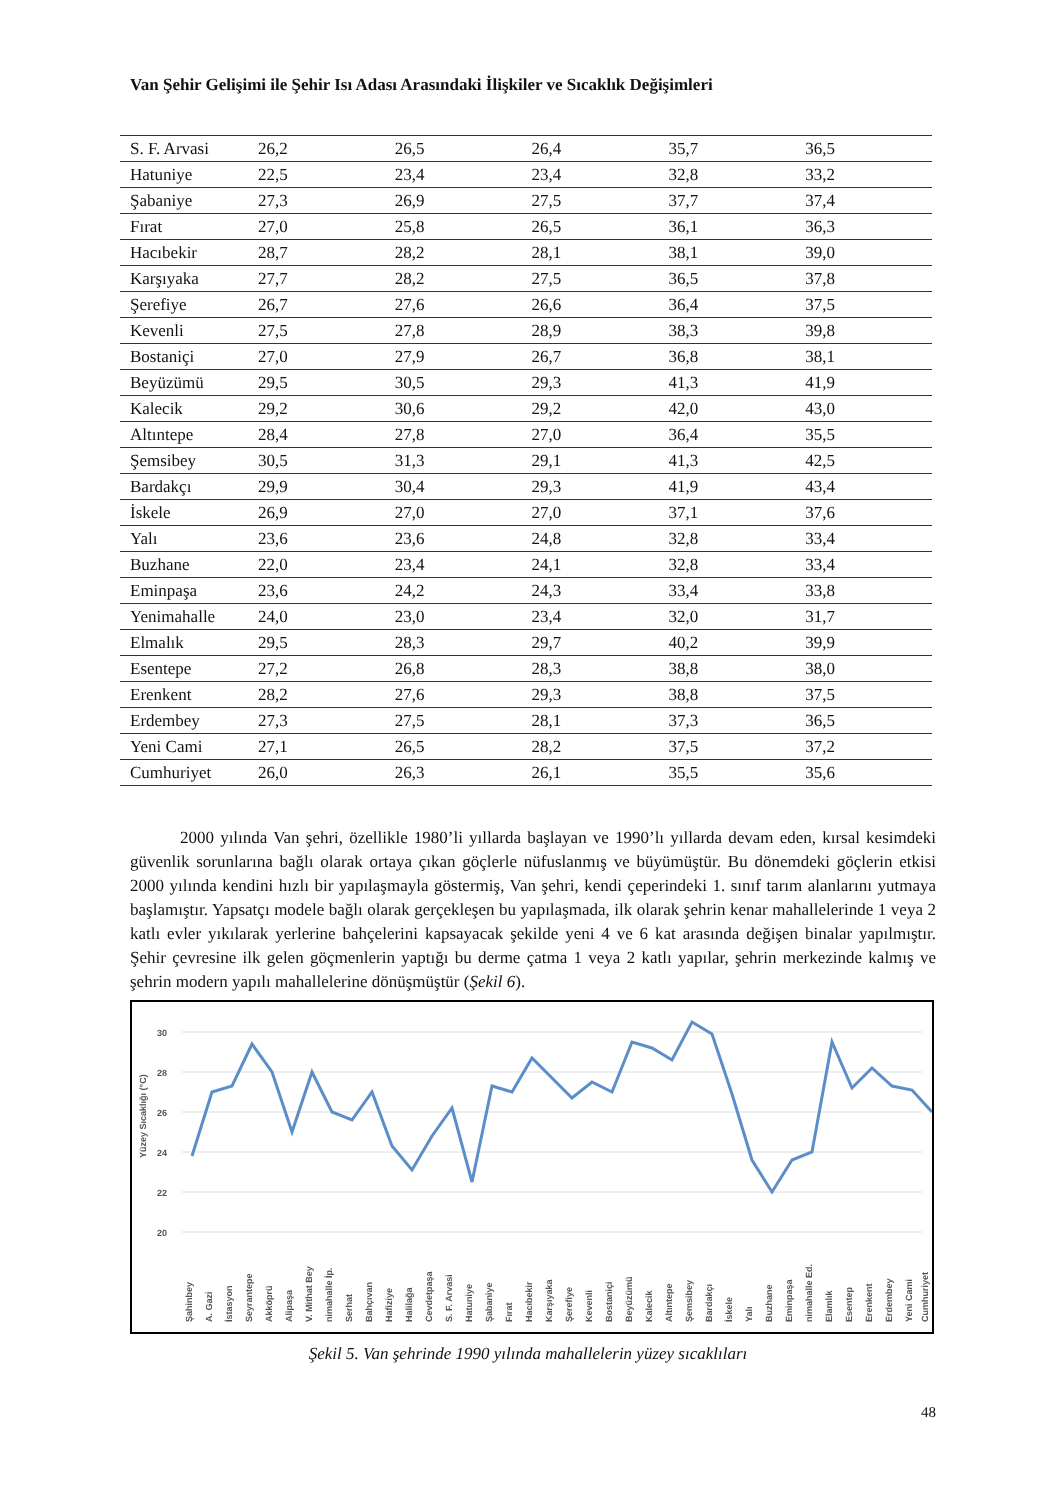Van Şehir Gelişimi ile Şehir Isı Adası Arasındaki İlişkiler ve Sıcaklık Değişimleri
| S. F. Arvasi | 26,2 | 26,5 | 26,4 | 35,7 | 36,5 |
| Hatuniye | 22,5 | 23,4 | 23,4 | 32,8 | 33,2 |
| Şabaniye | 27,3 | 26,9 | 27,5 | 37,7 | 37,4 |
| Fırat | 27,0 | 25,8 | 26,5 | 36,1 | 36,3 |
| Hacıbekir | 28,7 | 28,2 | 28,1 | 38,1 | 39,0 |
| Karşıyaka | 27,7 | 28,2 | 27,5 | 36,5 | 37,8 |
| Şerefiye | 26,7 | 27,6 | 26,6 | 36,4 | 37,5 |
| Kevenli | 27,5 | 27,8 | 28,9 | 38,3 | 39,8 |
| Bostaniçi | 27,0 | 27,9 | 26,7 | 36,8 | 38,1 |
| Beyüzümü | 29,5 | 30,5 | 29,3 | 41,3 | 41,9 |
| Kalecik | 29,2 | 30,6 | 29,2 | 42,0 | 43,0 |
| Altıntepe | 28,4 | 27,8 | 27,0 | 36,4 | 35,5 |
| Şemsibey | 30,5 | 31,3 | 29,1 | 41,3 | 42,5 |
| Bardakçı | 29,9 | 30,4 | 29,3 | 41,9 | 43,4 |
| İskele | 26,9 | 27,0 | 27,0 | 37,1 | 37,6 |
| Yalı | 23,6 | 23,6 | 24,8 | 32,8 | 33,4 |
| Buzhane | 22,0 | 23,4 | 24,1 | 32,8 | 33,4 |
| Eminpaşa | 23,6 | 24,2 | 24,3 | 33,4 | 33,8 |
| Yenimahalle | 24,0 | 23,0 | 23,4 | 32,0 | 31,7 |
| Elmalık | 29,5 | 28,3 | 29,7 | 40,2 | 39,9 |
| Esentepe | 27,2 | 26,8 | 28,3 | 38,8 | 38,0 |
| Erenkent | 28,2 | 27,6 | 29,3 | 38,8 | 37,5 |
| Erdembey | 27,3 | 27,5 | 28,1 | 37,3 | 36,5 |
| Yeni Cami | 27,1 | 26,5 | 28,2 | 37,5 | 37,2 |
| Cumhuriyet | 26,0 | 26,3 | 26,1 | 35,5 | 35,6 |
2000 yılında Van şehri, özellikle 1980’li yıllarda başlayan ve 1990’lı yıllarda devam eden, kırsal kesimdeki güvenlik sorunlarına bağlı olarak ortaya çıkan göçlerle nüfuslanmış ve büyümüştür. Bu dönemdeki göçlerin etkisi 2000 yılında kendini hızlı bir yapılaşmayla göstermiş, Van şehri, kendi çeperindeki 1. sınıf tarım alanlarını yutmaya başlamıştır. Yapsatçı modele bağlı olarak gerçekleşen bu yapılaşmada, ilk olarak şehrin kenar mahallelerinde 1 veya 2 katlı evler yıkılarak yerlerine bahçelerini kapsayacak şekilde yeni 4 ve 6 kat arasında değişen binalar yapılmıştır. Şehir çevresine ilk gelen göçmenlerin yaptığı bu derme çatma 1 veya 2 katlı yapılar, şehrin merkezinde kalmış ve şehrin modern yapılı mahallelerine dönüşmüştür (Şekil 6).
Yüzey Sıcaklığı (°C)
30
28
26
24
22
20
Şahinbey
A. Gazi
İstasyon
Seyrantepe
Akköprü
Alipaşa
V. Mithat Bey
nimahalle İp.
Serhat
Bahçıvan
Hafiziye
Halilağa
Cevdetpaşa
S. F. Arvasi
Hatuniye
Şabaniye
Fırat
Hacıbekir
Karşıyaka
Şerefiye
Kevenli
Bostaniçi
Beyüzümü
Kalecik
Altıntepe
Şemsibey
Bardakçı
İskele
Yalı
Buzhane
Eminpaşa
nimahalle Ed.
Elamlık
Esentep
Erenkent
Erdembey
Yeni Cami
Cumhuriyet
Şekil 5. Van şehrinde 1990 yılında mahallelerin yüzey sıcaklıları
48